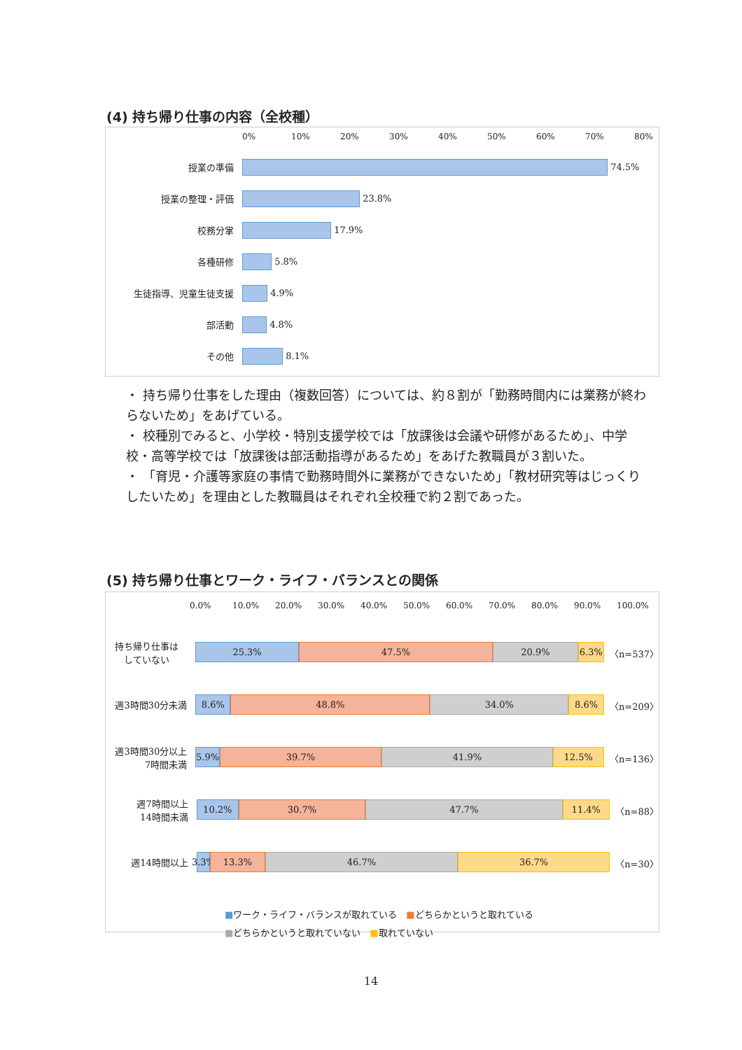(4) 持ち帰り仕事の内容（全校種）
0% 10% 20% 30% 40% 50% 60% 70% 80%
授業の準備
74.5%
授業の整理・評価
23.8%
校務分掌
17.9%
各種研修
5.8%
生徒指導、児童生徒支援
4.9%
部活動
4.8%
その他
8.1%
・ 持ち帰り仕事をした理由（複数回答）については、約８割が「勤務時間内には業務が終わらないため」をあげている。
・ 校種別でみると、小学校・特別支援学校では「放課後は会議や研修があるため」、中学校・高等学校では「放課後は部活動指導があるため」をあげた教職員が３割いた。
・ 「育児・介護等家庭の事情で勤務時間外に業務ができないため」「教材研究等はじっくりしたいため」を理由とした教職員はそれぞれ全校種で約２割であった。
(5) 持ち帰り仕事とワーク・ライフ・バランスとの関係
0.0% 10.0% 20.0% 30.0% 40.0% 50.0% 60.0% 70.0% 80.0% 90.0% 100.0%
持ち帰り仕事は
していない
25.3% 47.5% 20.9% 6.3%
〈n=537〉
週3時間30分未満
8.6% 48.8% 34.0% 8.6%
〈n=209〉
週3時間30分以上
7時間未満
5.9% 39.7% 41.9% 12.5%
〈n=136〉
週7時間以上
14時間未満
10.2% 30.7% 47.7% 11.4%
〈n=88〉
週14時間以上
3.3% 13.3% 46.7% 36.7%
〈n=30〉
■ワーク・ライフ・バランスが取れている　■どちらかというと取れている
■どちらかというと取れていない　■取れていない
14